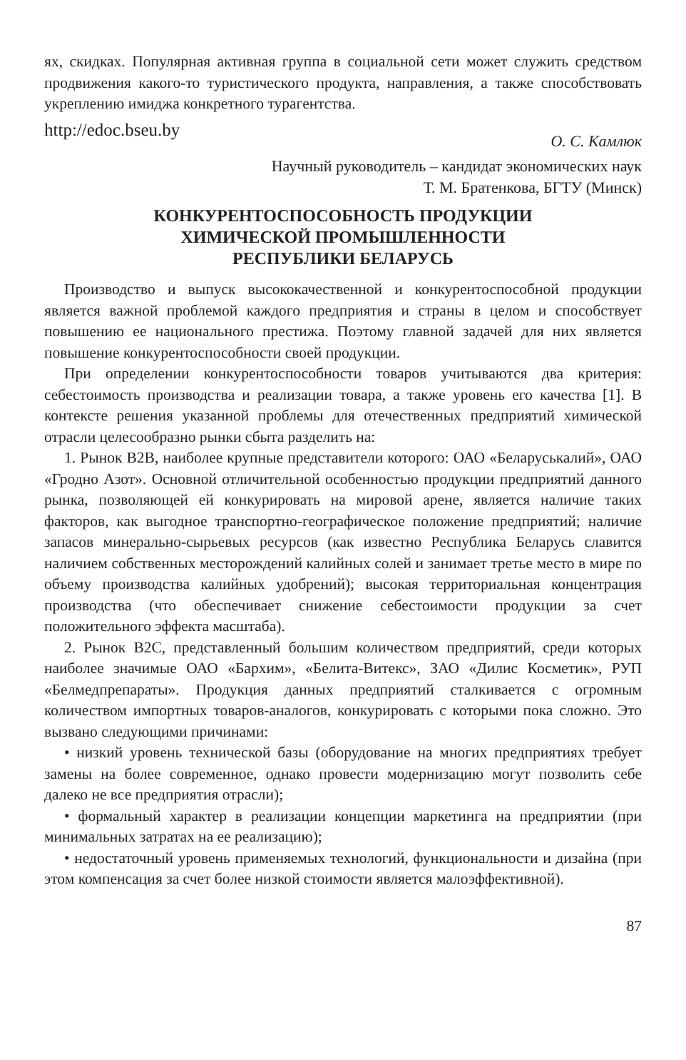ях, скидках. Популярная активная группа в социальной сети может служить средством продвижения какого-то туристического продукта, направления, а также способствовать укреплению имиджа конкретного турагентства.
http://edoc.bseu.by О. С. Камлюк
Научный руководитель – кандидат экономических наук
Т. М. Братенкова, БГТУ (Минск)
КОНКУРЕНТОСПОСОБНОСТЬ ПРОДУКЦИИ
ХИМИЧЕСКОЙ ПРОМЫШЛЕННОСТИ
РЕСПУБЛИКИ БЕЛАРУСЬ
Производство и выпуск высококачественной и конкурентоспособной продукции является важной проблемой каждого предприятия и страны в целом и способствует повышению ее национального престижа. Поэтому главной задачей для них является повышение конкурентоспособности своей продукции.
При определении конкурентоспособности товаров учитываются два критерия: себестоимость производства и реализации товара, а также уровень его качества [1]. В контексте решения указанной проблемы для отечественных предприятий химической отрасли целесообразно рынки сбыта разделить на:
1. Рынок B2B, наиболее крупные представители которого: ОАО «Беларуськалий», ОАО «Гродно Азот». Основной отличительной особенностью продукции предприятий данного рынка, позволяющей ей конкурировать на мировой арене, является наличие таких факторов, как выгодное транспортно-географическое положение предприятий; наличие запасов минерально-сырьевых ресурсов (как известно Республика Беларусь славится наличием собственных месторождений калийных солей и занимает третье место в мире по объему производства калийных удобрений); высокая территориальная концентрация производства (что обеспечивает снижение себестоимости продукции за счет положительного эффекта масштаба).
2. Рынок B2C, представленный большим количеством предприятий, среди которых наиболее значимые ОАО «Бархим», «Белита-Витекс», ЗАО «Дилис Косметик», РУП «Белмедпрепараты». Продукция данных предприятий сталкивается с огромным количеством импортных товаров-аналогов, конкурировать с которыми пока сложно. Это вызвано следующими причинами:
• низкий уровень технической базы (оборудование на многих предприятиях требует замены на более современное, однако провести модернизацию могут позволить себе далеко не все предприятия отрасли);
• формальный характер в реализации концепции маркетинга на предприятии (при минимальных затратах на ее реализацию);
• недостаточный уровень применяемых технологий, функциональности и дизайна (при этом компенсация за счет более низкой стоимости является малоэффективной).
87